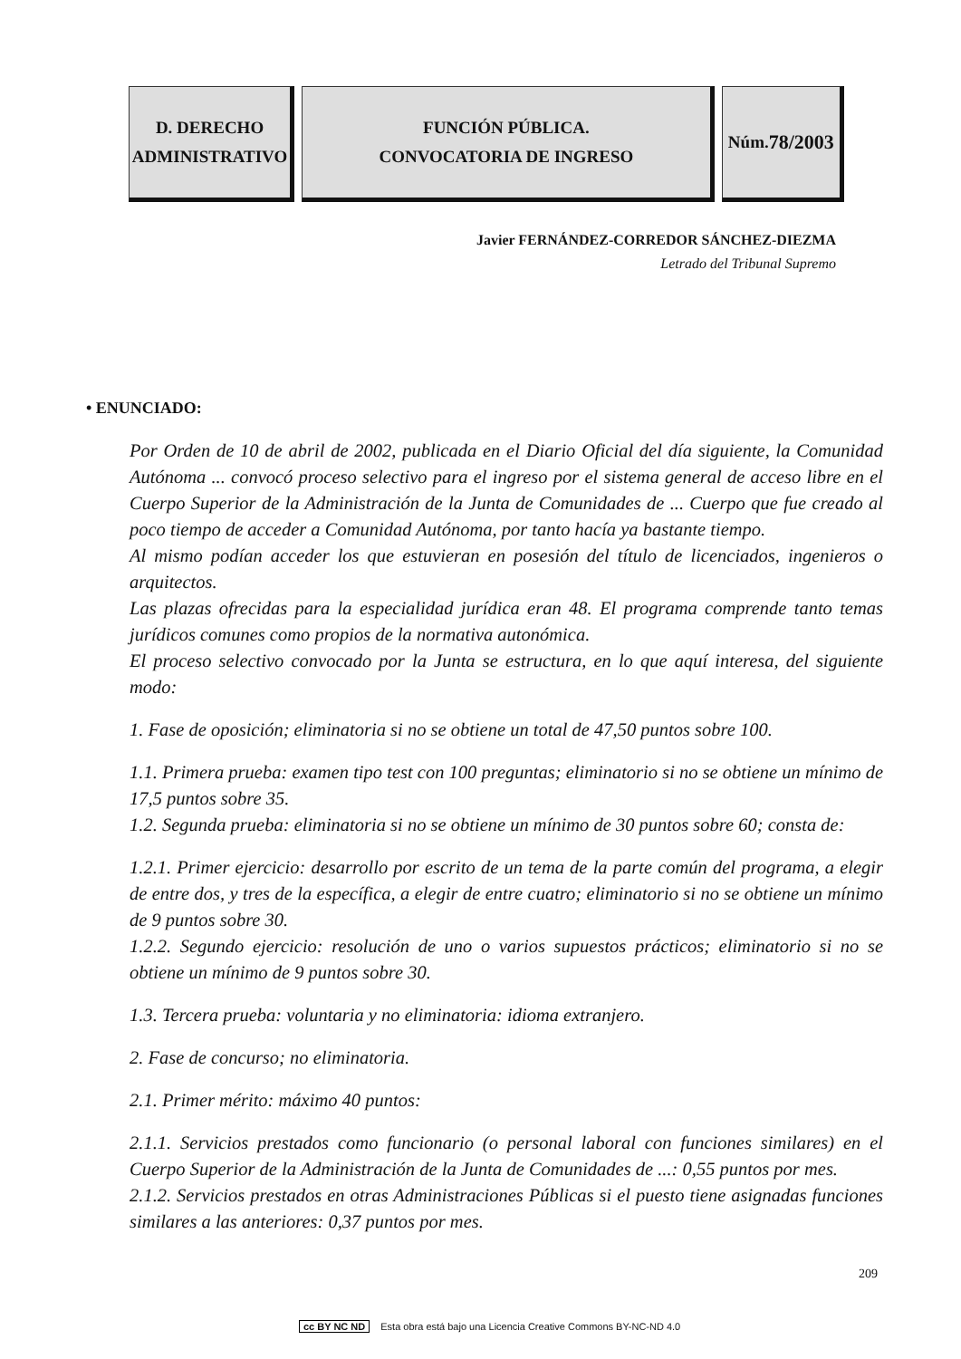D. DERECHO
ADMINISTRATIVO
FUNCIÓN PÚBLICA.
CONVOCATORIA DE INGRESO
Núm.
78/2003
Javier FERNÁNDEZ-CORREDOR SÁNCHEZ-DIEZMA
Letrado del Tribunal Supremo
• ENUNCIADO:
Por Orden de 10 de abril de 2002, publicada en el Diario Oficial del día siguiente, la Comunidad Autónoma ... convocó proceso selectivo para el ingreso por el sistema general de acceso libre en el Cuerpo Superior de la Administración de la Junta de Comunidades de ... Cuerpo que fue creado al poco tiempo de acceder a Comunidad Autónoma, por tanto hacía ya bastante tiempo.
Al mismo podían acceder los que estuvieran en posesión del título de licenciados, ingenieros o arquitectos.
Las plazas ofrecidas para la especialidad jurídica eran 48. El programa comprende tanto temas jurídicos comunes como propios de la normativa autonómica.
El proceso selectivo convocado por la Junta se estructura, en lo que aquí interesa, del siguiente modo:
1. Fase de oposición; eliminatoria si no se obtiene un total de 47,50 puntos sobre 100.
1.1. Primera prueba: examen tipo test con 100 preguntas; eliminatorio si no se obtiene un mínimo de 17,5 puntos sobre 35.
1.2. Segunda prueba: eliminatoria si no se obtiene un mínimo de 30 puntos sobre 60; consta de:
1.2.1. Primer ejercicio: desarrollo por escrito de un tema de la parte común del programa, a elegir de entre dos, y tres de la específica, a elegir de entre cuatro; eliminatorio si no se obtiene un mínimo de 9 puntos sobre 30.
1.2.2. Segundo ejercicio: resolución de uno o varios supuestos prácticos; eliminatorio si no se obtiene un mínimo de 9 puntos sobre 30.
1.3. Tercera prueba: voluntaria y no eliminatoria: idioma extranjero.
2. Fase de concurso; no eliminatoria.
2.1. Primer mérito: máximo 40 puntos:
2.1.1. Servicios prestados como funcionario (o personal laboral con funciones similares) en el Cuerpo Superior de la Administración de la Junta de Comunidades de ...: 0,55 puntos por mes.
2.1.2. Servicios prestados en otras Administraciones Públicas si el puesto tiene asignadas funciones similares a las anteriores: 0,37 puntos por mes.
209
cc BY NC ND Esta obra está bajo una Licencia Creative Commons BY-NC-ND 4.0